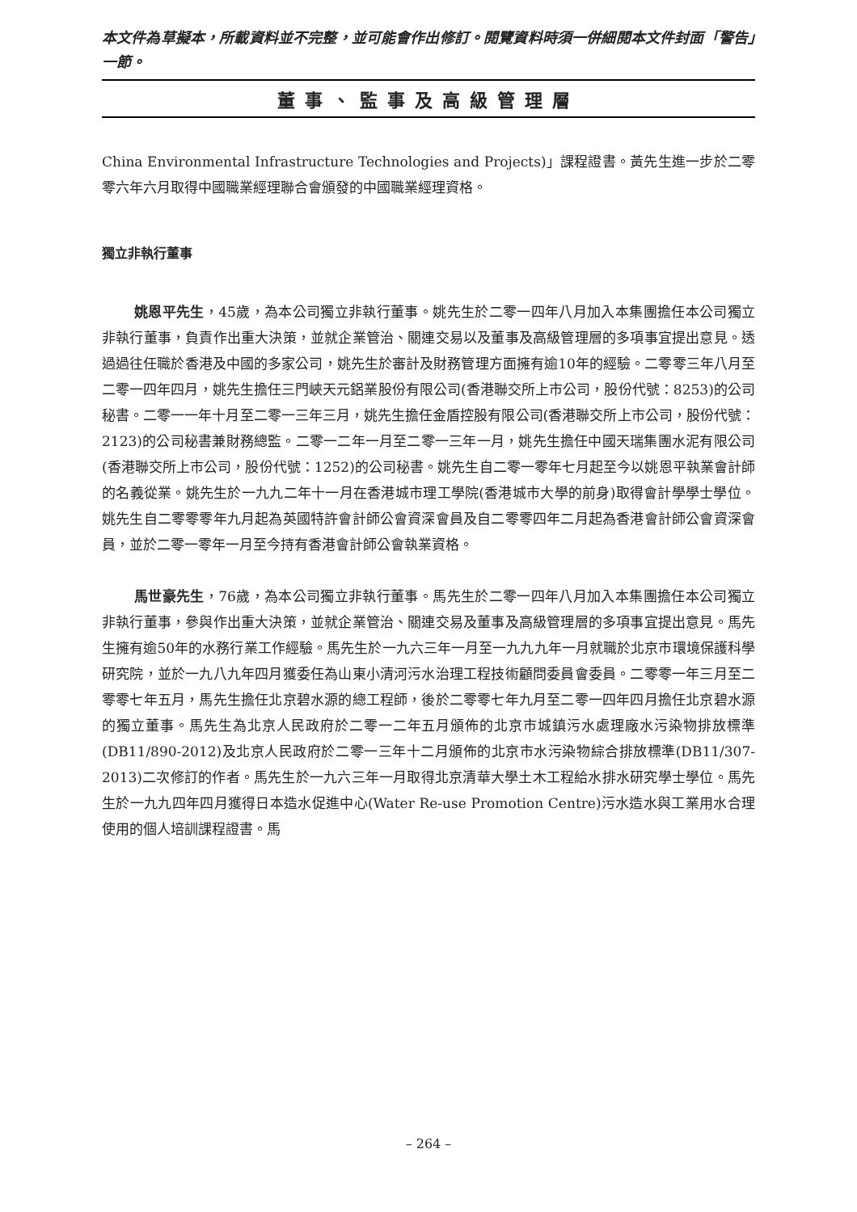本文件為草擬本，所載資料並不完整，並可能會作出修訂。閱覽資料時須一併細閱本文件封面「警告」一節。
董事、監事及高級管理層
China Environmental Infrastructure Technologies and Projects)」課程證書。黃先生進一步於二零零六年六月取得中國職業經理聯合會頒發的中國職業經理資格。
獨立非執行董事
姚恩平先生，45歲，為本公司獨立非執行董事。姚先生於二零一四年八月加入本集團擔任本公司獨立非執行董事，負責作出重大決策，並就企業管治、關連交易以及董事及高級管理層的多項事宜提出意見。透過過往任職於香港及中國的多家公司，姚先生於審計及財務管理方面擁有逾10年的經驗。二零零三年八月至二零一四年四月，姚先生擔任三門峽天元鋁業股份有限公司(香港聯交所上市公司，股份代號：8253)的公司秘書。二零一一年十月至二零一三年三月，姚先生擔任金盾控股有限公司(香港聯交所上市公司，股份代號：2123)的公司秘書兼財務總監。二零一二年一月至二零一三年一月，姚先生擔任中國天瑞集團水泥有限公司(香港聯交所上市公司，股份代號：1252)的公司秘書。姚先生自二零一零年七月起至今以姚恩平執業會計師的名義從業。姚先生於一九九二年十一月在香港城市理工學院(香港城市大學的前身)取得會計學學士學位。姚先生自二零零零年九月起為英國特許會計師公會資深會員及自二零零四年二月起為香港會計師公會資深會員，並於二零一零年一月至今持有香港會計師公會執業資格。
馬世豪先生，76歲，為本公司獨立非執行董事。馬先生於二零一四年八月加入本集團擔任本公司獨立非執行董事，參與作出重大決策，並就企業管治、關連交易及董事及高級管理層的多項事宜提出意見。馬先生擁有逾50年的水務行業工作經驗。馬先生於一九六三年一月至一九九九年一月就職於北京市環境保護科學研究院，並於一九八九年四月獲委任為山東小清河污水治理工程技術顧問委員會委員。二零零一年三月至二零零七年五月，馬先生擔任北京碧水源的總工程師，後於二零零七年九月至二零一四年四月擔任北京碧水源的獨立董事。馬先生為北京人民政府於二零一二年五月頒佈的北京市城鎮污水處理廠水污染物排放標準(DB11/890-2012)及北京人民政府於二零一三年十二月頒佈的北京市水污染物綜合排放標準(DB11/307-2013)二次修訂的作者。馬先生於一九六三年一月取得北京清華大學土木工程給水排水研究學士學位。馬先生於一九九四年四月獲得日本造水促進中心(Water Re-use Promotion Centre)污水造水與工業用水合理使用的個人培訓課程證書。馬
– 264 –